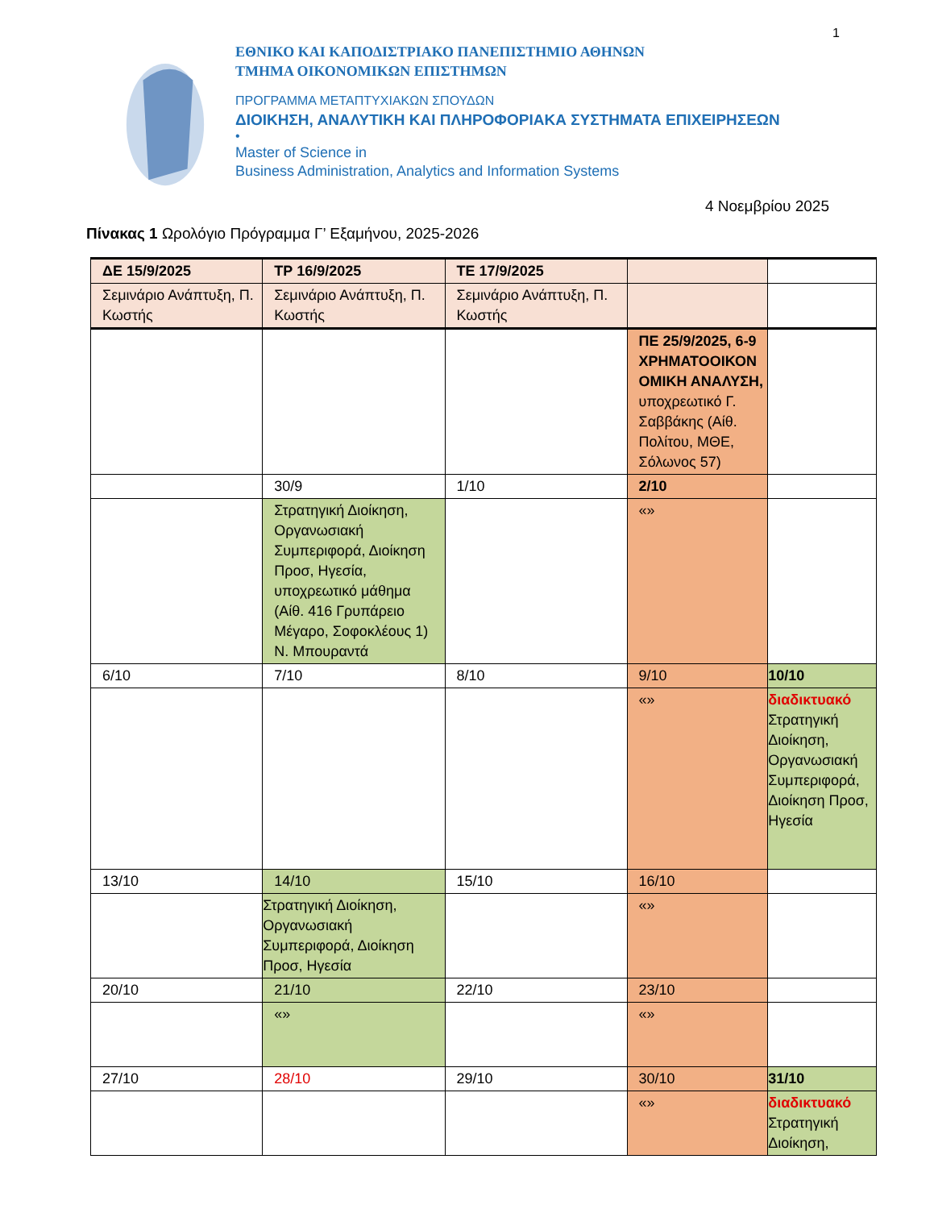1
ΕΘΝΙΚΟ ΚΑΙ ΚΑΠΟΔΙΣΤΡΙΑΚΟ ΠΑΝΕΠΙΣΤΗΜΙΟ ΑΘΗΝΩΝ
ΤΜΗΜΑ ΟΙΚΟΝΟΜΙΚΩΝ ΕΠΙΣΤΗΜΩΝ
ΠΡΟΓΡΑΜΜΑ ΜΕΤΑΠΤΥΧΙΑΚΩΝ ΣΠΟΥΔΩΝ
ΔΙΟΙΚΗΣΗ, ΑΝΑΛΥΤΙΚΗ ΚΑΙ ΠΛΗΡΟΦΟΡΙΑΚΑ ΣΥΣΤΗΜΑΤΑ ΕΠΙΧΕΙΡΗΣΕΩΝ
•
Master of Science in
Business Administration, Analytics and Information Systems
4 Νοεμβρίου 2025
Πίνακας 1 Ωρολόγιο Πρόγραμμα Γ’ Εξαμήνου, 2025-2026
| ΔΕ 15/9/2025 | ΤΡ 16/9/2025 | ΤΕ 17/9/2025 | | |
| Σεμινάριο Ανάπτυξη, Π. Κωστής | Σεμινάριο Ανάπτυξη, Π. Κωστής | Σεμινάριο Ανάπτυξη, Π. Κωστής | | |
| | | | ΠΕ 25/9/2025, 6-9 ΧΡΗΜΑΤΟΟΙΚΟΝ ΟΜΙΚΗ ΑΝΑΛΥΣΗ, υποχρεωτικό Γ. Σαββάκης (Αίθ. Πολίτου, ΜΘΕ, Σόλωνος 57) | |
| | 30/9 | 1/10 | 2/10 | |
| | Στρατηγική Διοίκηση, Οργανωσιακή Συμπεριφορά, Διοίκηση Προσ, Ηγεσία, υποχρεωτικό μάθημα (Αίθ. 416 Γρυπάρειο Μέγαρο, Σοφοκλέους 1) Ν. Μπουραντά | | «» | |
| 6/10 | 7/10 | 8/10 | 9/10 | 10/10 |
| | | | «» | διαδικτυακό Στρατηγική Διοίκηση, Οργανωσιακή Συμπεριφορά, Διοίκηση Προσ, Ηγεσία |
| 13/10 | 14/10 | 15/10 | 16/10 | |
| | Στρατηγική Διοίκηση, Οργανωσιακή Συμπεριφορά, Διοίκηση Προσ, Ηγεσία | | «» | |
| 20/10 | 21/10 | 22/10 | 23/10 | |
| | «» | | «» | |
| 27/10 | 28/10 | 29/10 | 30/10 | 31/10 |
| | | | «» | διαδικτυακό Στρατηγική Διοίκηση, |